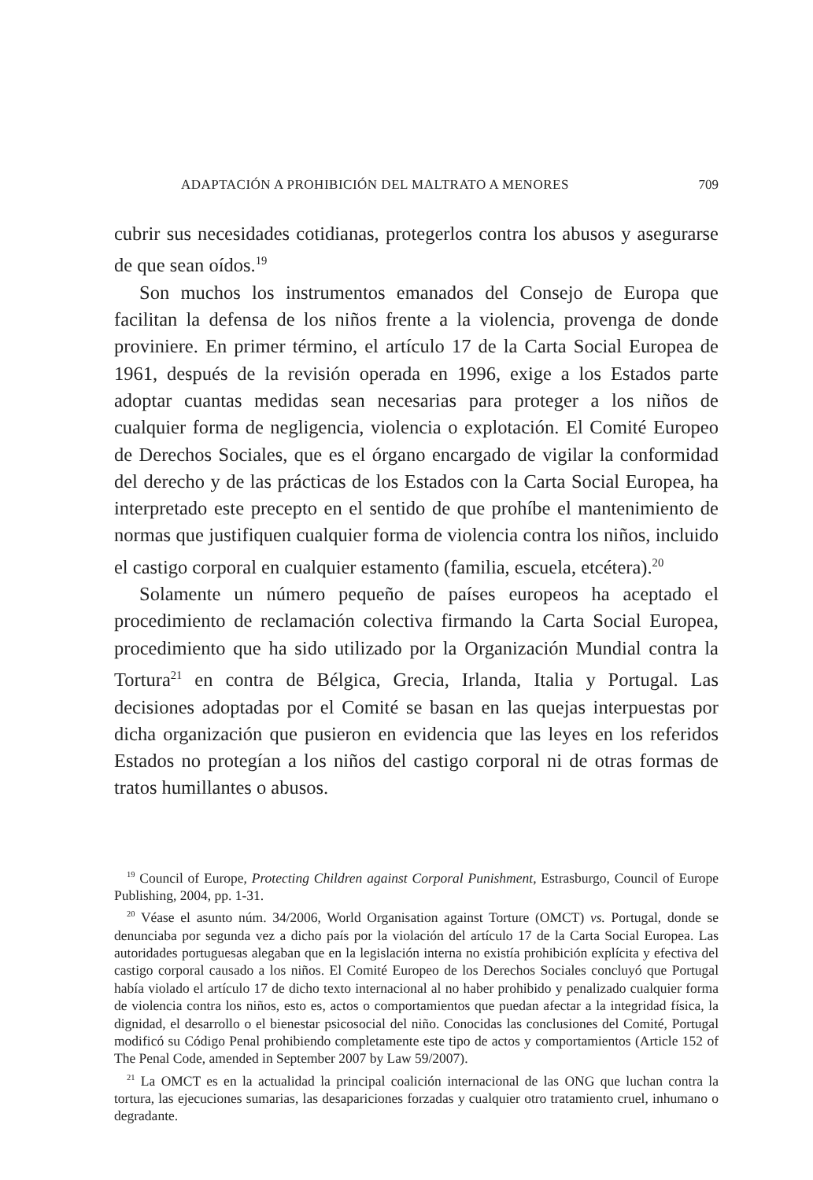ADAPTACIÓN A PROHIBICIÓN DEL MALTRATO A MENORES 709
cubrir sus necesidades cotidianas, protegerlos contra los abusos y asegurarse de que sean oídos.<sup>19</sup>
Son muchos los instrumentos emanados del Consejo de Europa que facilitan la defensa de los niños frente a la violencia, provenga de donde proviniere. En primer término, el artículo 17 de la Carta Social Europea de 1961, después de la revisión operada en 1996, exige a los Estados parte adoptar cuantas medidas sean necesarias para proteger a los niños de cualquier forma de negligencia, violencia o explotación. El Comité Europeo de Derechos Sociales, que es el órgano encargado de vigilar la conformidad del derecho y de las prácticas de los Estados con la Carta Social Europea, ha interpretado este precepto en el sentido de que prohíbe el mantenimiento de normas que justifiquen cualquier forma de violencia contra los niños, incluido el castigo corporal en cualquier estamento (familia, escuela, etcétera).<sup>20</sup>
Solamente un número pequeño de países europeos ha aceptado el procedimiento de reclamación colectiva firmando la Carta Social Europea, procedimiento que ha sido utilizado por la Organización Mundial contra la Tortura<sup>21</sup> en contra de Bélgica, Grecia, Irlanda, Italia y Portugal. Las decisiones adoptadas por el Comité se basan en las quejas interpuestas por dicha organización que pusieron en evidencia que las leyes en los referidos Estados no protegían a los niños del castigo corporal ni de otras formas de tratos humillantes o abusos.
<sup>19</sup> Council of Europe, Protecting Children against Corporal Punishment, Estrasburgo, Council of Europe Publishing, 2004, pp. 1-31.
<sup>20</sup> Véase el asunto núm. 34/2006, World Organisation against Torture (OMCT) vs. Portugal, donde se denunciaba por segunda vez a dicho país por la violación del artículo 17 de la Carta Social Europea. Las autoridades portuguesas alegaban que en la legislación interna no existía prohibición explícita y efectiva del castigo corporal causado a los niños. El Comité Europeo de los Derechos Sociales concluyó que Portugal había violado el artículo 17 de dicho texto internacional al no haber prohibido y penalizado cualquier forma de violencia contra los niños, esto es, actos o comportamientos que puedan afectar a la integridad física, la dignidad, el desarrollo o el bienestar psicosocial del niño. Conocidas las conclusiones del Comité, Portugal modificó su Código Penal prohibiendo completamente este tipo de actos y comportamientos (Article 152 of The Penal Code, amended in September 2007 by Law 59/2007).
<sup>21</sup> La OMCT es en la actualidad la principal coalición internacional de las ONG que luchan contra la tortura, las ejecuciones sumarias, las desapariciones forzadas y cualquier otro tratamiento cruel, inhumano o degradante.